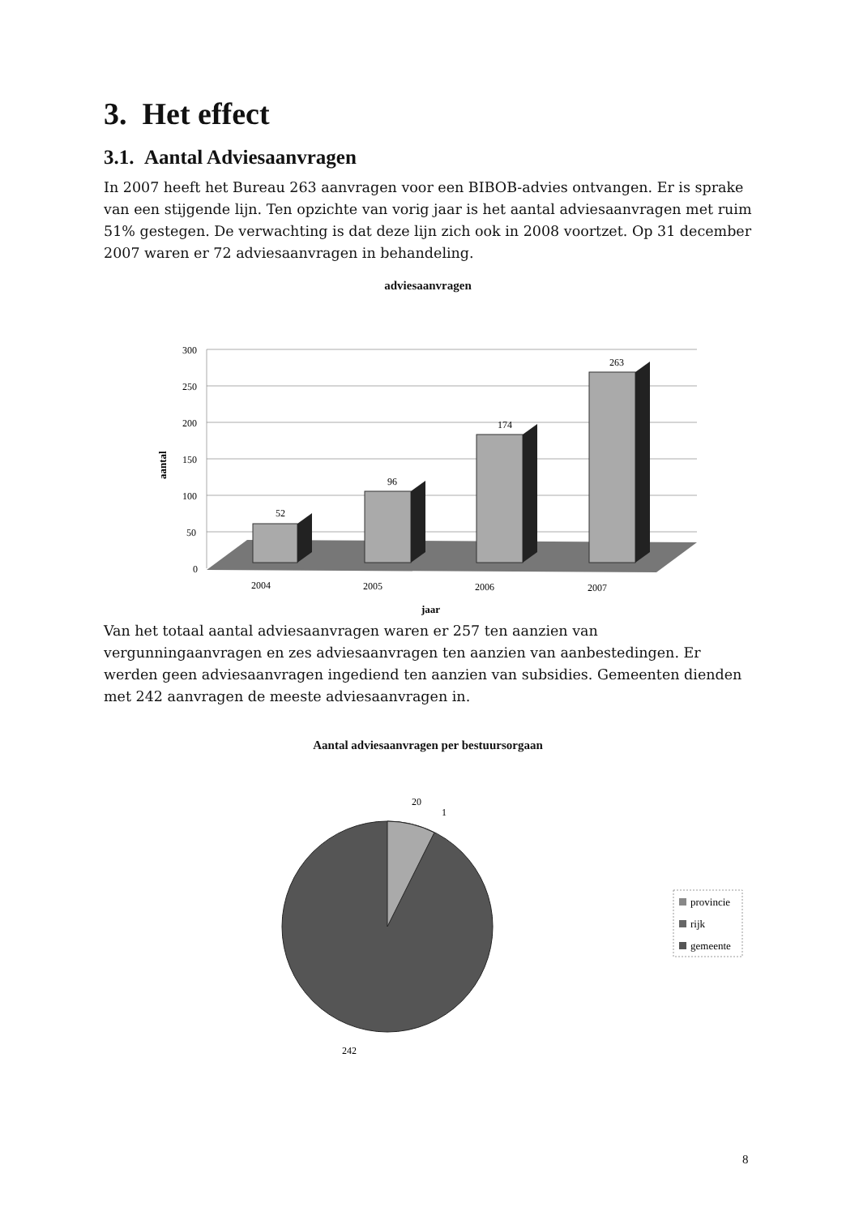3. Het effect
3.1. Aantal Adviesaanvragen
In 2007 heeft het Bureau 263 aanvragen voor een BIBOB-advies ontvangen. Er is sprake van een stijgende lijn. Ten opzichte van vorig jaar is het aantal adviesaanvragen met ruim 51% gestegen. De verwachting is dat deze lijn zich ook in 2008 voortzet. Op 31 december 2007 waren er 72 adviesaanvragen in behandeling.
adviesaanvragen
300
250
200
150
100
50
0
52
96
174
263
2004
2005
2006
2007
jaar
aantal
Van het totaal aantal adviesaanvragen waren er 257 ten aanzien van vergunningaanvragen en zes adviesaanvragen ten aanzien van aanbestedingen. Er werden geen adviesaanvragen ingediend ten aanzien van subsidies. Gemeenten dienden met 242 aanvragen de meeste adviesaanvragen in.
Aantal adviesaanvragen per bestuursorgaan
20
1
242
provincie
rijk
gemeente
8